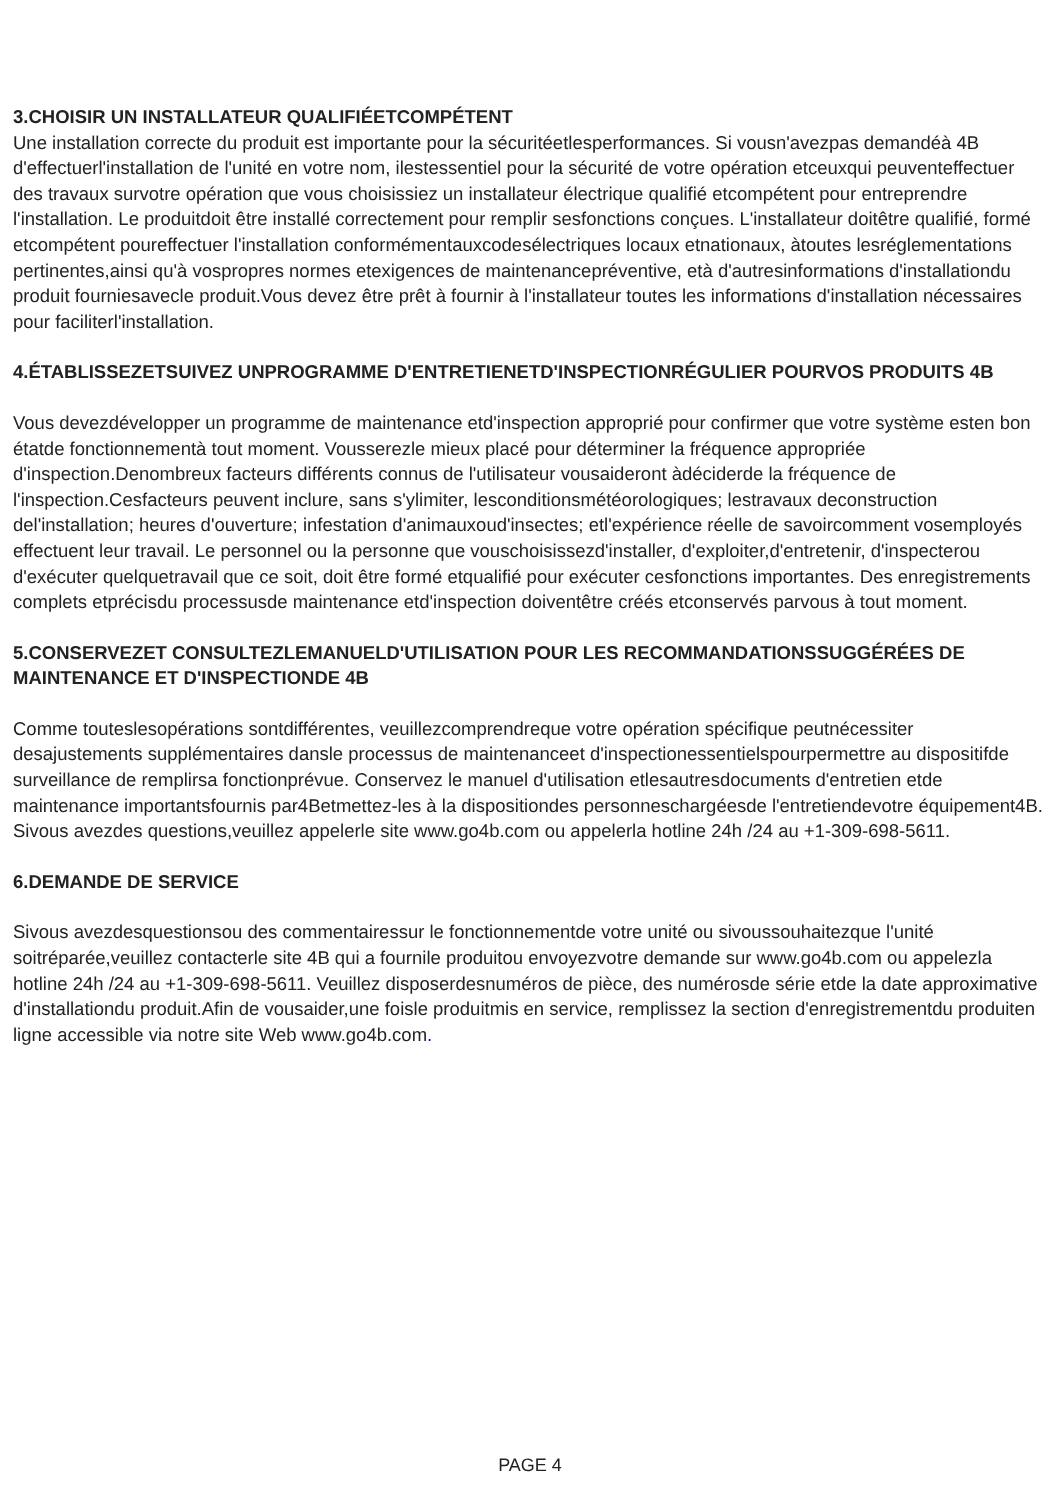3.CHOISIR UN INSTALLATEUR QUALIFIÉETCOMPÉTENT
Une installation correcte du produit est importante pour la sécuritéetlesperformances. Si vousn'avezpas demandéà 4B d'effectuerl'installation de l'unité en votre nom, ilestessentiel pour la sécurité de votre opération etceuxqui peuventeffectuer des travaux survotre opération que vous choisissiez un installateur électrique qualifié etcompétent pour entreprendre l'installation. Le produitdoit être installé correctement pour remplir sesfonctions conçues. L'installateur doitêtre qualifié, formé etcompétent poureffectuer l'installation conformémentauxcodesélectriques locaux etnationaux, àtoutes lesréglementations pertinentes,ainsi qu'à vospropres normes etexigences de maintenancepréventive, età d'autresinformations d'installationdu produit fourniesavecle produit.Vous devez être prêt à fournir à l'installateur toutes les informations d'installation nécessaires pour faciliterl'installation.
4.ÉTABLISSEZETSUIVEZ UNPROGRAMME D'ENTRETIENETD'INSPECTIONRÉGULIER POURVOS PRODUITS 4B
Vous devezdévelopper un programme de maintenance etd'inspection approprié pour confirmer que votre système esten bon étatde fonctionnementà tout moment. Vousserezle mieux placé pour déterminer la fréquence appropriée d'inspection.Denombreux facteurs différents connus de l'utilisateur vousaideront àdéciderde la fréquence de l'inspection.Cesfacteurs peuvent inclure, sans s'ylimiter, lesconditionsmétéorologiques; lestravaux deconstruction del'installation; heures d'ouverture; infestation d'animauxoud'insectes; etl'expérience réelle de savoircomment vosemployés effectuent leur travail. Le personnel ou la personne que vouschoisissezd'installer, d'exploiter,d'entretenir, d'inspecterou d'exécuter quelquetravail que ce soit, doit être formé etqualifié pour exécuter cesfonctions importantes. Des enregistrements complets etprécisdu processusde maintenance etd'inspection doiventêtre créés etconservés parvous à tout moment.
5.CONSERVEZET CONSULTEZLEMANUELD'UTILISATION POUR LES RECOMMANDATIONSSUGGÉRÉES DE MAINTENANCE ET D'INSPECTIONDE 4B
Comme touteslesopérations sontdifférentes, veuillezcomprendreque votre opération spécifique peutnécessiter desajustements supplémentaires dansle processus de maintenanceet d'inspectionessentielspourpermettre au dispositifde surveillance de remplirsa fonctionprévue. Conservez le manuel d'utilisation etlesautresdocuments d'entretien etde maintenance importantsfournis par4Betmettez-les à la dispositiondes personneschargéesde l'entretiendevotre équipement4B. Sivous avezdes questions,veuillez appelerle site www.go4b.com ou appelerla hotline 24h /24 au +1-309-698-5611.
6.DEMANDE DE SERVICE
Sivous avezdesquestionsou des commentairessur le fonctionnementde votre unité ou sivoussouhaitezque l'unité soitréparée,veuillez contacterle site 4B qui a fournile produitou envoyezvotre demande sur www.go4b.com ou appelezla hotline 24h /24 au +1-309-698-5611. Veuillez disposerdesnuméros de pièce, des numérosde série etde la date approximative d'installationdu produit.Afin de vousaider,une foisle produitmis en service, remplissez la section d'enregistrementdu produiten ligne accessible via notre site Web www.go4b.com.
PAGE 4